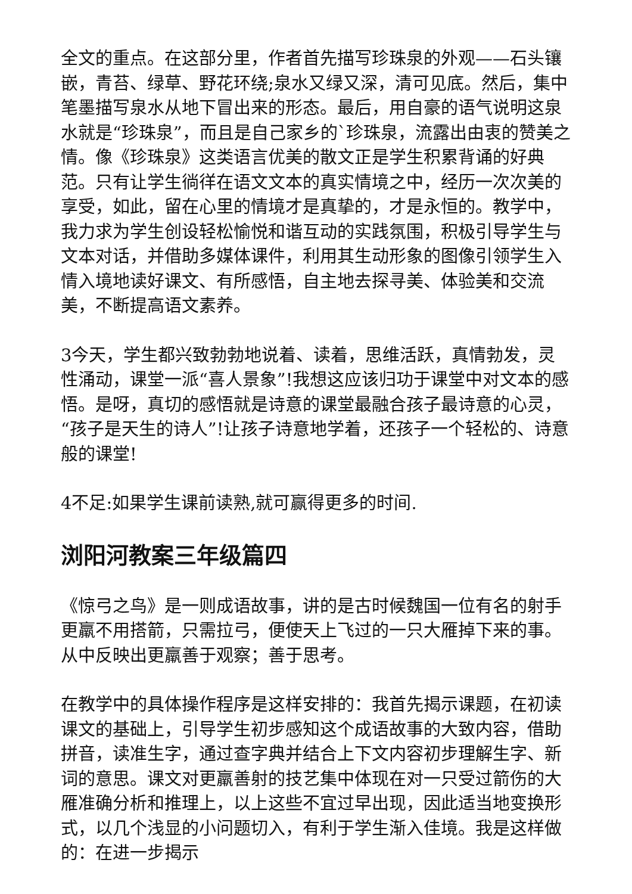全文的重点。在这部分里，作者首先描写珍珠泉的外观——石头镶嵌，青苔、绿草、野花环绕;泉水又绿又深，清可见底。然后，集中笔墨描写泉水从地下冒出来的形态。最后，用自豪的语气说明这泉水就是“珍珠泉”，而且是自己家乡的`珍珠泉，流露出由衷的赞美之情。像《珍珠泉》这类语言优美的散文正是学生积累背诵的好典范。只有让学生徜徉在语文文本的真实情境之中，经历一次次美的享受，如此，留在心里的情境才是真挚的，才是永恒的。教学中，我力求为学生创设轻松愉悦和谐互动的实践氛围，积极引导学生与文本对话，并借助多媒体课件，利用其生动形象的图像引领学生入情入境地读好课文、有所感悟，自主地去探寻美、体验美和交流美，不断提高语文素养。
3今天，学生都兴致勃勃地说着、读着，思维活跃，真情勃发，灵性涌动，课堂一派“喜人景象”!我想这应该归功于课堂中对文本的感悟。是呀，真切的感悟就是诗意的课堂最融合孩子最诗意的心灵，“孩子是天生的诗人”!让孩子诗意地学着，还孩子一个轻松的、诗意般的课堂!
4不足:如果学生课前读熟,就可赢得更多的时间.
浏阳河教案三年级篇四
《惊弓之鸟》是一则成语故事，讲的是古时候魏国一位有名的射手更羸不用搭箭，只需拉弓，便使天上飞过的一只大雁掉下来的事。从中反映出更羸善于观察；善于思考。
在教学中的具体操作程序是这样安排的：我首先揭示课题，在初读课文的基础上，引导学生初步感知这个成语故事的大致内容，借助拼音，读准生字，通过查字典并结合上下文内容初步理解生字、新词的意思。课文对更羸善射的技艺集中体现在对一只受过箭伤的大雁准确分析和推理上，以上这些不宜过早出现，因此适当地变换形式，以几个浅显的小问题切入，有利于学生渐入佳境。我是这样做的：在进一步揭示